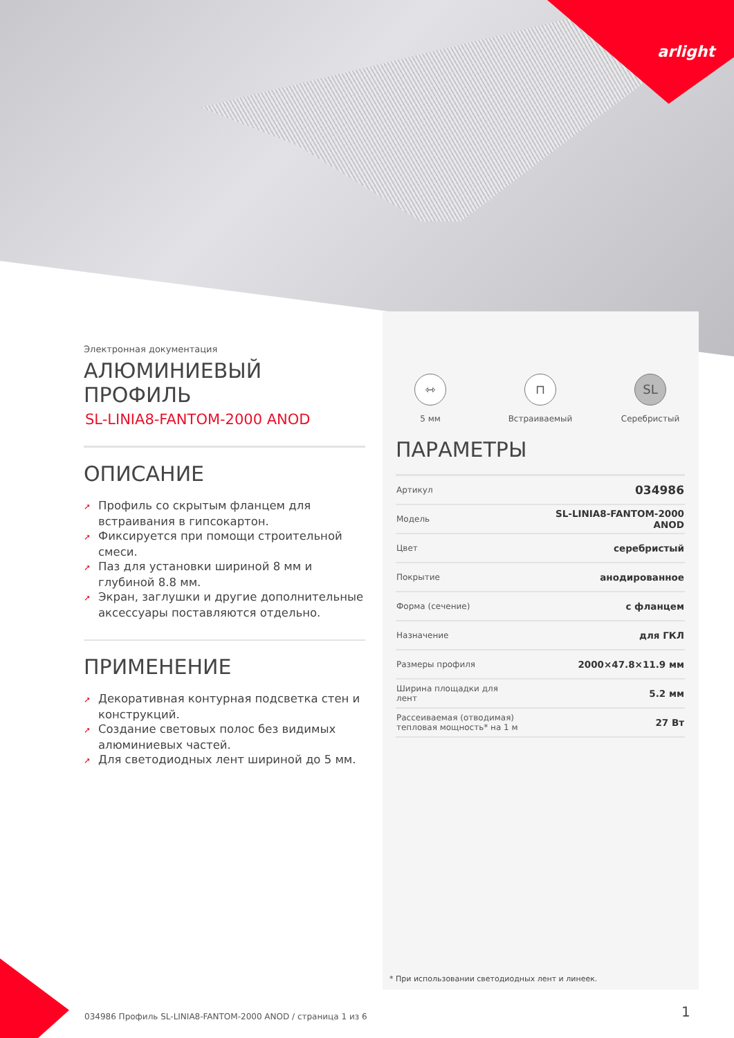arlight
Электронная документация
АЛЮМИНИЕВЫЙ ПРОФИЛЬ
SL-LINIA8-FANTOM-2000 ANOD
ОПИСАНИЕ
➚ Профиль со скрытым фланцем для встраивания в гипсокартон.
➚ Фиксируется при помощи строительной смеси.
➚ Паз для установки шириной 8 мм и глубиной 8.8 мм.
➚ Экран, заглушки и другие дополнительные аксессуары поставляются отдельно.
ПРИМЕНЕНИЕ
➚ Декоративная контурная подсветка стен и конструкций.
➚ Создание световых полос без видимых алюминиевых частей.
➚ Для светодиодных лент шириной до 5 мм.
⇿
5 мм
⊓
Встраиваемый
SL
Серебристый
ПАРАМЕТРЫ
| Артикул | 034986 |
| Модель | SL-LINIA8-FANTOM-2000 ANOD |
| Цвет | серебристый |
| Покрытие | анодированное |
| Форма (сечение) | с фланцем |
| Назначение | для ГКЛ |
| Размеры профиля | 2000×47.8×11.9 мм |
| Ширина площадки для лент | 5.2 мм |
| Рассеиваемая (отводимая) тепловая мощность* на 1 м | 27 Вт |
* При использовании светодиодных лент и линеек.
034986 Профиль SL-LINIA8-FANTOM-2000 ANOD / страница 1 из 6
1